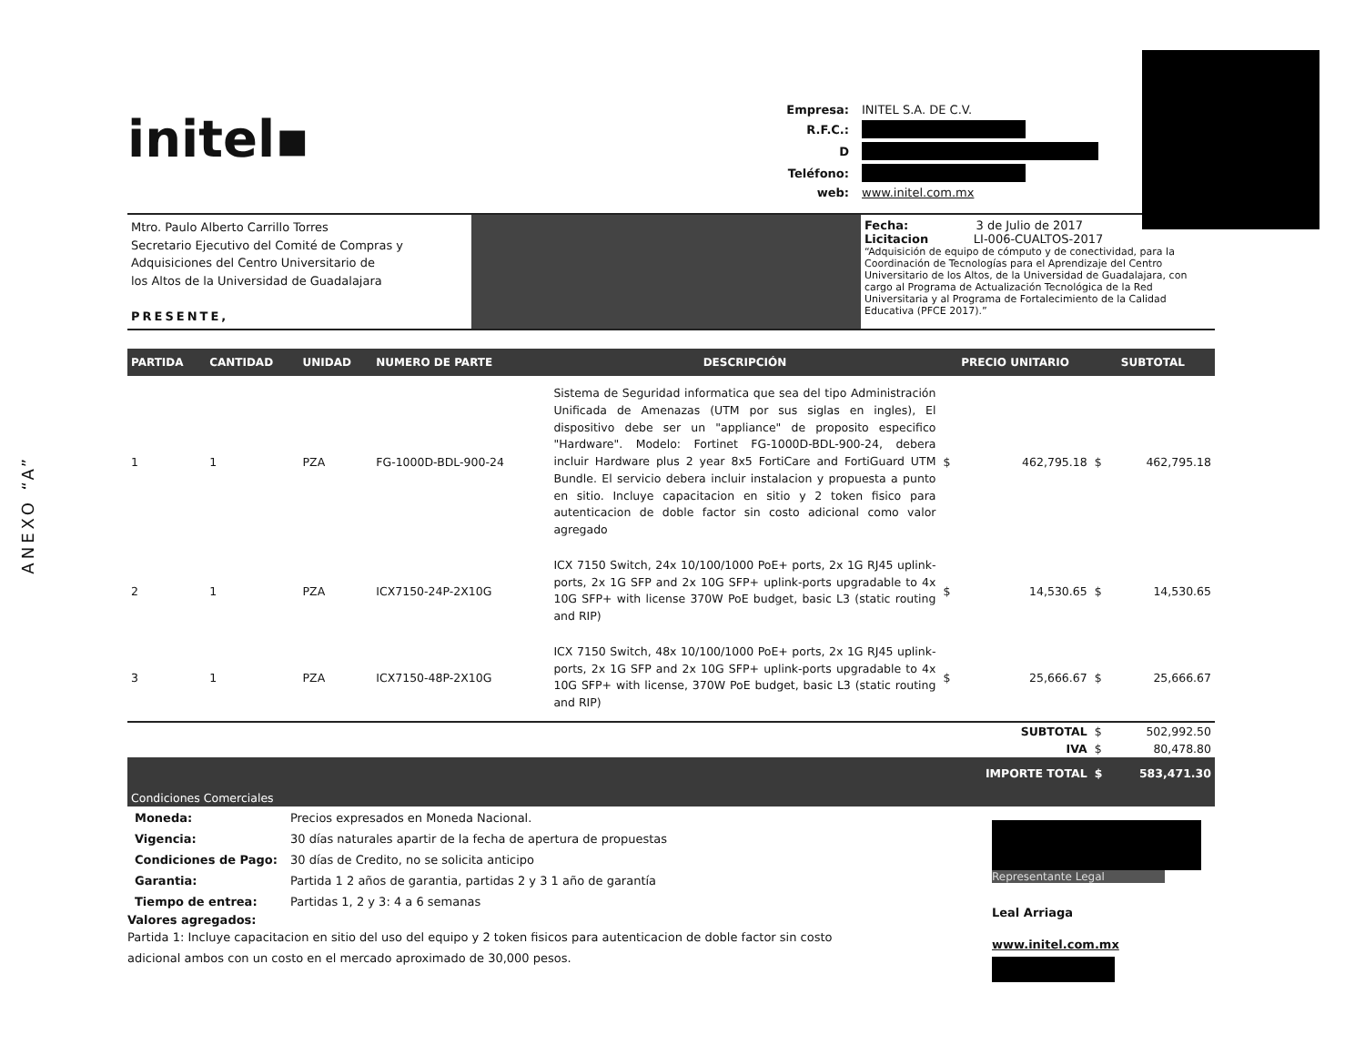ANEXO “A”
initel▪
| Empresa: | INITEL S.A. DE C.V. |
| R.F.C.: | |
| D | |
| Teléfono: | |
| web: | www.initel.com.mx |
Mtro. Paulo Alberto Carrillo Torres
Secretario Ejecutivo del Comité de Compras y
Adquisiciones del Centro Universitario de
los Altos de la Universidad de Guadalajara
PRESENTE,
Fecha: 3 de Julio de 2017
Licitacion LI-006-CUALTOS-2017
“Adquisición de equipo de cómputo y de conectividad, para la Coordinación de Tecnologías para el Aprendizaje del Centro Universitario de los Altos, de la Universidad de Guadalajara, con cargo al Programa de Actualización Tecnológica de la Red Universitaria y al Programa de Fortalecimiento de la Calidad Educativa (PFCE 2017).”
| PARTIDA | CANTIDAD | UNIDAD | NUMERO DE PARTE | DESCRIPCIÓN | PRECIO UNITARIO | | SUBTOTAL | |
| --- | --- | --- | --- | --- | --- | --- | --- | --- |
| 1 | 1 | PZA | FG-1000D-BDL-900-24 | Sistema de Seguridad informatica que sea del tipo Administración Unificada de Amenazas (UTM por sus siglas en ingles), El dispositivo debe ser un "appliance" de proposito especifico "Hardware". Modelo: Fortinet FG-1000D-BDL-900-24, debera incluir Hardware plus 2 year 8x5 FortiCare and FortiGuard UTM Bundle. El servicio debera incluir instalacion y propuesta a punto en sitio. Incluye capacitacion en sitio y 2 token fisico para autenticacion de doble factor sin costo adicional como valor agregado | $ | 462,795.18 | $ | 462,795.18 |
| 2 | 1 | PZA | ICX7150-24P-2X10G | ICX 7150 Switch, 24x 10/100/1000 PoE+ ports, 2x 1G RJ45 uplink-ports, 2x 1G SFP and 2x 10G SFP+ uplink-ports upgradable to 4x 10G SFP+ with license 370W PoE budget, basic L3 (static routing and RIP) | $ | 14,530.65 | $ | 14,530.65 |
| 3 | 1 | PZA | ICX7150-48P-2X10G | ICX 7150 Switch, 48x 10/100/1000 PoE+ ports, 2x 1G RJ45 uplink-ports, 2x 1G SFP and 2x 10G SFP+ uplink-ports upgradable to 4x 10G SFP+ with license, 370W PoE budget, basic L3 (static routing and RIP) | $ | 25,666.67 | $ | 25,666.67 |
| SUBTOTAL | | | | | | | $ | 502,992.50 |
| IVA | | | | | | | $ | 80,478.80 |
| IMPORTE TOTAL | | | | | | | $ | 583,471.30 |
| Condiciones Comerciales | | | | | | | | |
| Moneda: | Precios expresados en Moneda Nacional. |
| Vigencia: | 30 días naturales apartir de la fecha de apertura de propuestas |
| Condiciones de Pago: | 30 días de Credito, no se solicita anticipo |
| Garantia: | Partida 1 2 años de garantia, partidas 2 y 3 1 año de garantía |
| Tiempo de entrea: | Partidas 1, 2 y 3: 4 a 6 semanas |
Valores agregados:
Partida 1: Incluye capacitacion en sitio del uso del equipo y 2 token fisicos para autenticacion de doble factor sin costo adicional ambos con un costo en el mercado aproximado de 30,000 pesos.
Representante Legal
Leal Arriaga
www.initel.com.mx